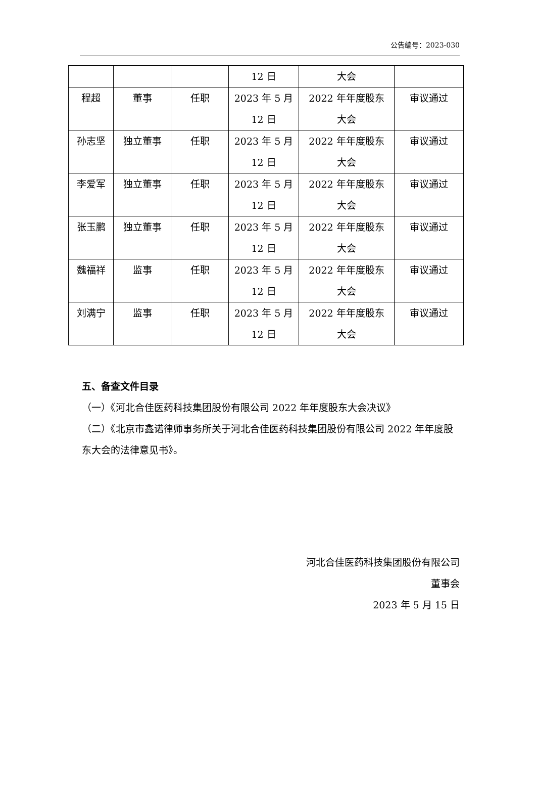公告编号：2023-030
| | | | 12 日 | 大会 | |
| 程超 | 董事 | 任职 | 2023 年 5 月 12 日 | 2022 年年度股东 大会 | 审议通过 |
| 孙志坚 | 独立董事 | 任职 | 2023 年 5 月 12 日 | 2022 年年度股东 大会 | 审议通过 |
| 李爱军 | 独立董事 | 任职 | 2023 年 5 月 12 日 | 2022 年年度股东 大会 | 审议通过 |
| 张玉鹏 | 独立董事 | 任职 | 2023 年 5 月 12 日 | 2022 年年度股东 大会 | 审议通过 |
| 魏福祥 | 监事 | 任职 | 2023 年 5 月 12 日 | 2022 年年度股东 大会 | 审议通过 |
| 刘满宁 | 监事 | 任职 | 2023 年 5 月 12 日 | 2022 年年度股东 大会 | 审议通过 |
五、备查文件目录
（一）《河北合佳医药科技集团股份有限公司 2022 年年度股东大会决议》
（二）《北京市鑫诺律师事务所关于河北合佳医药科技集团股份有限公司 2022 年年度股东大会的法律意见书》。
河北合佳医药科技集团股份有限公司
董事会
2023 年 5 月 15 日